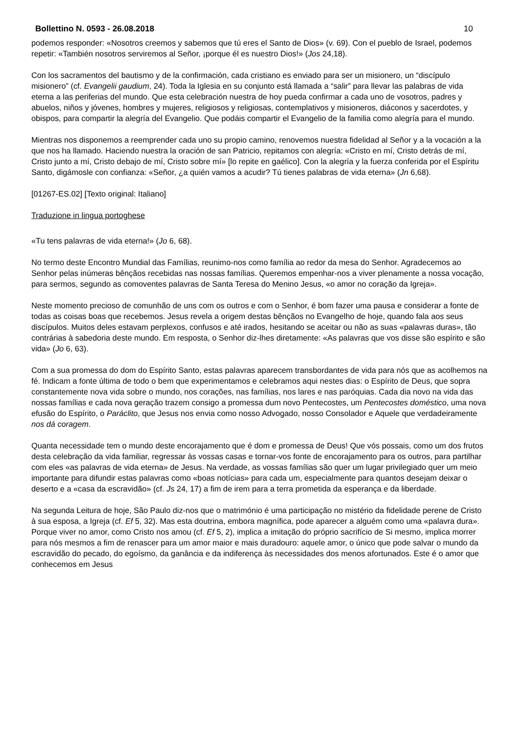Bollettino N. 0593 - 26.08.2018 10
podemos responder: «Nosotros creemos y sabemos que tú eres el Santo de Dios» (v. 69). Con el pueblo de Israel, podemos repetir: «También nosotros serviremos al Señor, ¡porque él es nuestro Dios!» (Jos 24,18).
Con los sacramentos del bautismo y de la confirmación, cada cristiano es enviado para ser un misionero, un “discípulo misionero” (cf. Evangelii gaudium, 24). Toda la Iglesia en su conjunto está llamada a “salir” para llevar las palabras de vida eterna a las periferias del mundo. Que esta celebración nuestra de hoy pueda confirmar a cada uno de vosotros, padres y abuelos, niños y jóvenes, hombres y mujeres, religiosos y religiosas, contemplativos y misioneros, diáconos y sacerdotes, y obispos, para compartir la alegría del Evangelio. Que podáis compartir el Evangelio de la familia como alegría para el mundo.
Mientras nos disponemos a reemprender cada uno su propio camino, renovemos nuestra fidelidad al Señor y a la vocación a la que nos ha llamado. Haciendo nuestra la oración de san Patricio, repitamos con alegría: «Cristo en mí, Cristo detrás de mí, Cristo junto a mí, Cristo debajo de mí, Cristo sobre mí» [lo repite en gaélico]. Con la alegría y la fuerza conferida por el Espíritu Santo, digámosle con confianza: «Señor, ¿a quién vamos a acudir? Tú tienes palabras de vida eterna» (Jn 6,68).
[01267-ES.02] [Texto original: Italiano]
Traduzione in lingua portoghese
«Tu tens palavras de vida eterna!» (Jo 6, 68).
No termo deste Encontro Mundial das Famílias, reunimo-nos como família ao redor da mesa do Senhor. Agradecemos ao Senhor pelas inúmeras bênçãos recebidas nas nossas famílias. Queremos empenhar-nos a viver plenamente a nossa vocação, para sermos, segundo as comoventes palavras de Santa Teresa do Menino Jesus, «o amor no coração da Igreja».
Neste momento precioso de comunhão de uns com os outros e com o Senhor, é bom fazer uma pausa e considerar a fonte de todas as coisas boas que recebemos. Jesus revela a origem destas bênçãos no Evangelho de hoje, quando fala aos seus discípulos. Muitos deles estavam perplexos, confusos e até irados, hesitando se aceitar ou não as suas «palavras duras», tão contrárias à sabedoria deste mundo. Em resposta, o Senhor diz-lhes diretamente: «As palavras que vos disse são espírito e são vida» (Jo 6, 63).
Com a sua promessa do dom do Espírito Santo, estas palavras aparecem transbordantes de vida para nós que as acolhemos na fé. Indicam a fonte última de todo o bem que experimentamos e celebramos aqui nestes dias: o Espírito de Deus, que sopra constantemente nova vida sobre o mundo, nos corações, nas famílias, nos lares e nas paróquias. Cada dia novo na vida das nossas famílias e cada nova geração trazem consigo a promessa dum novo Pentecostes, um Pentecostes doméstico, uma nova efusão do Espírito, o Paráclito, que Jesus nos envia como nosso Advogado, nosso Consolador e Aquele que verdadeiramente nos dá coragem.
Quanta necessidade tem o mundo deste encorajamento que é dom e promessa de Deus! Que vós possais, como um dos frutos desta celebração da vida familiar, regressar às vossas casas e tornar-vos fonte de encorajamento para os outros, para partilhar com eles «as palavras de vida eterna» de Jesus. Na verdade, as vossas famílias são quer um lugar privilegiado quer um meio importante para difundir estas palavras como «boas notícias» para cada um, especialmente para quantos desejam deixar o deserto e a «casa da escravidão» (cf. Js 24, 17) a fim de irem para a terra prometida da esperança e da liberdade.
Na segunda Leitura de hoje, São Paulo diz-nos que o matrimónio é uma participação no mistério da fidelidade perene de Cristo à sua esposa, a Igreja (cf. Ef 5, 32). Mas esta doutrina, embora magnífica, pode aparecer a alguém como uma «palavra dura». Porque viver no amor, como Cristo nos amou (cf. Ef 5, 2), implica a imitação do próprio sacrifício de Si mesmo, implica morrer para nós mesmos a fim de renascer para um amor maior e mais duradouro: aquele amor, o único que pode salvar o mundo da escravidão do pecado, do egoísmo, da ganância e da indiferença às necessidades dos menos afortunados. Este é o amor que conhecemos em Jesus